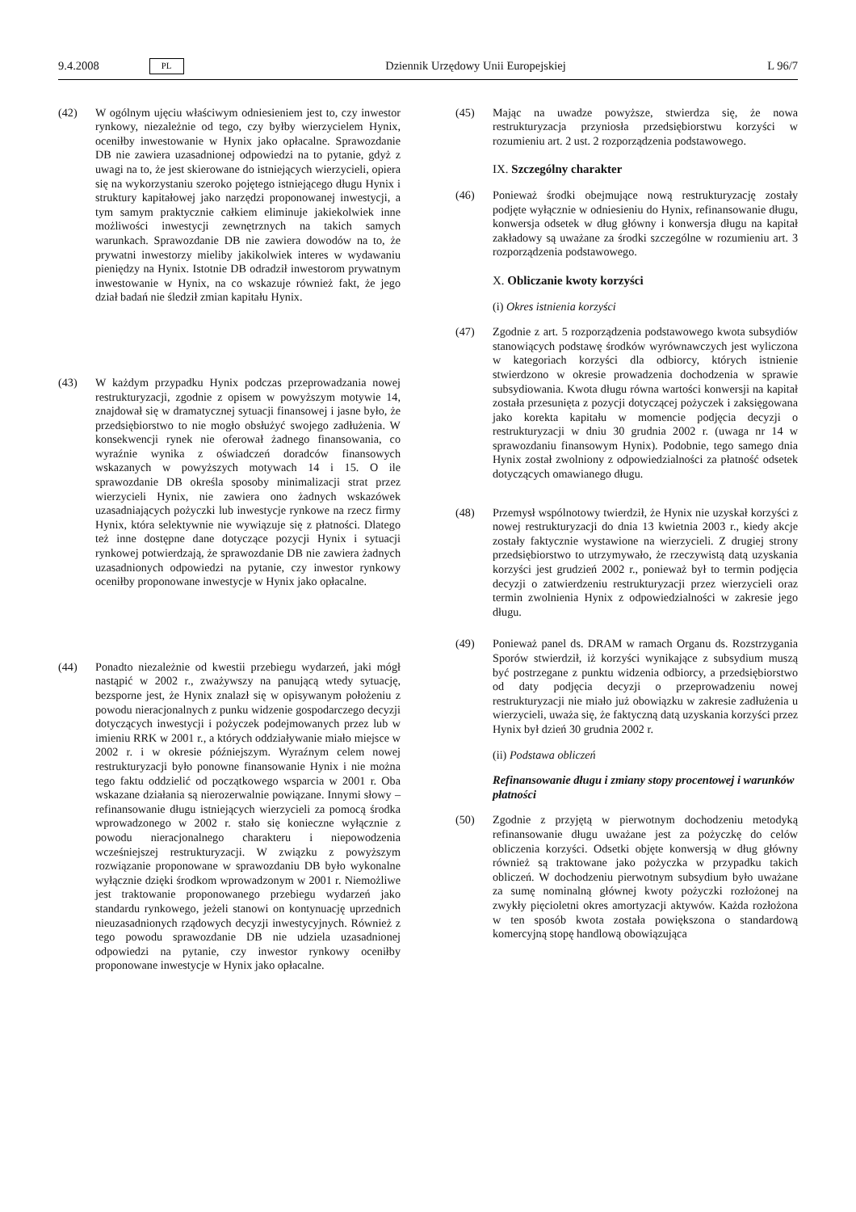9.4.2008 PL Dziennik Urzędowy Unii Europejskiej L 96/7
(42) W ogólnym ujęciu właściwym odniesieniem jest to, czy inwestor rynkowy, niezależnie od tego, czy byłby wierzycielem Hynix, oceniłby inwestowanie w Hynix jako opłacalne. Sprawozdanie DB nie zawiera uzasadnionej odpowiedzi na to pytanie, gdyż z uwagi na to, że jest skierowane do istniejących wierzycieli, opiera się na wykorzystaniu szeroko pojętego istniejącego długu Hynix i struktury kapitałowej jako narzędzi proponowanej inwestycji, a tym samym praktycznie całkiem eliminuje jakiekolwiek inne możliwości inwestycji zewnętrznych na takich samych warunkach. Sprawozdanie DB nie zawiera dowodów na to, że prywatni inwestorzy mieliby jakikolwiek interes w wydawaniu pieniędzy na Hynix. Istotnie DB odradził inwestorom prywatnym inwestowanie w Hynix, na co wskazuje również fakt, że jego dział badań nie śledził zmian kapitału Hynix.
(43) W każdym przypadku Hynix podczas przeprowadzania nowej restrukturyzacji, zgodnie z opisem w powyższym motywie 14, znajdował się w dramatycznej sytuacji finansowej i jasne było, że przedsiębiorstwo to nie mogło obsłużyć swojego zadłużenia. W konsekwencji rynek nie oferował żadnego finansowania, co wyraźnie wynika z oświadczeń doradców finansowych wskazanych w powyższych motywach 14 i 15. O ile sprawozdanie DB określa sposoby minimalizacji strat przez wierzycieli Hynix, nie zawiera ono żadnych wskazówek uzasadniających pożyczki lub inwestycje rynkowe na rzecz firmy Hynix, która selektywnie nie wywiązuje się z płatności. Dlatego też inne dostępne dane dotyczące pozycji Hynix i sytuacji rynkowej potwierdzają, że sprawozdanie DB nie zawiera żadnych uzasadnionych odpowiedzi na pytanie, czy inwestor rynkowy oceniłby proponowane inwestycje w Hynix jako opłacalne.
(44) Ponadto niezależnie od kwestii przebiegu wydarzeń, jaki mógł nastąpić w 2002 r., zważywszy na panującą wtedy sytuację, bezsporne jest, że Hynix znalazł się w opisywanym położeniu z powodu nieracjonalnych z punku widzenie gospodarczego decyzji dotyczących inwestycji i pożyczek podejmowanych przez lub w imieniu RRK w 2001 r., a których oddziaływanie miało miejsce w 2002 r. i w okresie późniejszym. Wyraźnym celem nowej restrukturyzacji było ponowne finansowanie Hynix i nie można tego faktu oddzielić od początkowego wsparcia w 2001 r. Oba wskazane działania są nierozerwalnie powiązane. Innymi słowy – refinansowanie długu istniejących wierzycieli za pomocą środka wprowadzonego w 2002 r. stało się konieczne wyłącznie z powodu nieracjonalnego charakteru i niepowodzenia wcześniejszej restrukturyzacji. W związku z powyższym rozwiązanie proponowane w sprawozdaniu DB było wykonalne wyłącznie dzięki środkom wprowadzonym w 2001 r. Niemożliwe jest traktowanie proponowanego przebiegu wydarzeń jako standardu rynkowego, jeżeli stanowi on kontynuację uprzednich nieuzasadnionych rządowych decyzji inwestycyjnych. Również z tego powodu sprawozdanie DB nie udziela uzasadnionej odpowiedzi na pytanie, czy inwestor rynkowy oceniłby proponowane inwestycje w Hynix jako opłacalne.
(45) Mając na uwadze powyższe, stwierdza się, że nowa restrukturyzacja przyniosła przedsiębiorstwu korzyści w rozumieniu art. 2 ust. 2 rozporządzenia podstawowego.
IX. Szczególny charakter
(46) Ponieważ środki obejmujące nową restrukturyzację zostały podjęte wyłącznie w odniesieniu do Hynix, refinansowanie długu, konwersja odsetek w dług główny i konwersja długu na kapitał zakładowy są uważane za środki szczególne w rozumieniu art. 3 rozporządzenia podstawowego.
X. Obliczanie kwoty korzyści
(i) Okres istnienia korzyści
(47) Zgodnie z art. 5 rozporządzenia podstawowego kwota subsydiów stanowiących podstawę środków wyrównawczych jest wyliczona w kategoriach korzyści dla odbiorcy, których istnienie stwierdzono w okresie prowadzenia dochodzenia w sprawie subsydiowania. Kwota długu równa wartości konwersji na kapitał została przesunięta z pozycji dotyczącej pożyczek i zaksięgowana jako korekta kapitału w momencie podjęcia decyzji o restrukturyzacji w dniu 30 grudnia 2002 r. (uwaga nr 14 w sprawozdaniu finansowym Hynix). Podobnie, tego samego dnia Hynix został zwolniony z odpowiedzialności za płatność odsetek dotyczących omawianego długu.
(48) Przemysł wspólnotowy twierdził, że Hynix nie uzyskał korzyści z nowej restrukturyzacji do dnia 13 kwietnia 2003 r., kiedy akcje zostały faktycznie wystawione na wierzycieli. Z drugiej strony przedsiębiorstwo to utrzymywało, że rzeczywistą datą uzyskania korzyści jest grudzień 2002 r., ponieważ był to termin podjęcia decyzji o zatwierdzeniu restrukturyzacji przez wierzycieli oraz termin zwolnienia Hynix z odpowiedzialności w zakresie jego długu.
(49) Ponieważ panel ds. DRAM w ramach Organu ds. Rozstrzygania Sporów stwierdził, iż korzyści wynikające z subsydium muszą być postrzegane z punktu widzenia odbiorcy, a przedsiębiorstwo od daty podjęcia decyzji o przeprowadzeniu nowej restrukturyzacji nie miało już obowiązku w zakresie zadłużenia u wierzycieli, uważa się, że faktyczną datą uzyskania korzyści przez Hynix był dzień 30 grudnia 2002 r.
(ii) Podstawa obliczeń
Refinansowanie długu i zmiany stopy procentowej i warunków płatności
(50) Zgodnie z przyjętą w pierwotnym dochodzeniu metodyką refinansowanie długu uważane jest za pożyczkę do celów obliczenia korzyści. Odsetki objęte konwersją w dług główny również są traktowane jako pożyczka w przypadku takich obliczeń. W dochodzeniu pierwotnym subsydium było uważane za sumę nominalną głównej kwoty pożyczki rozłożonej na zwykły pięcioletni okres amortyzacji aktywów. Każda rozłożona w ten sposób kwota została powiększona o standardową komercyjną stopę handlową obowiązująca